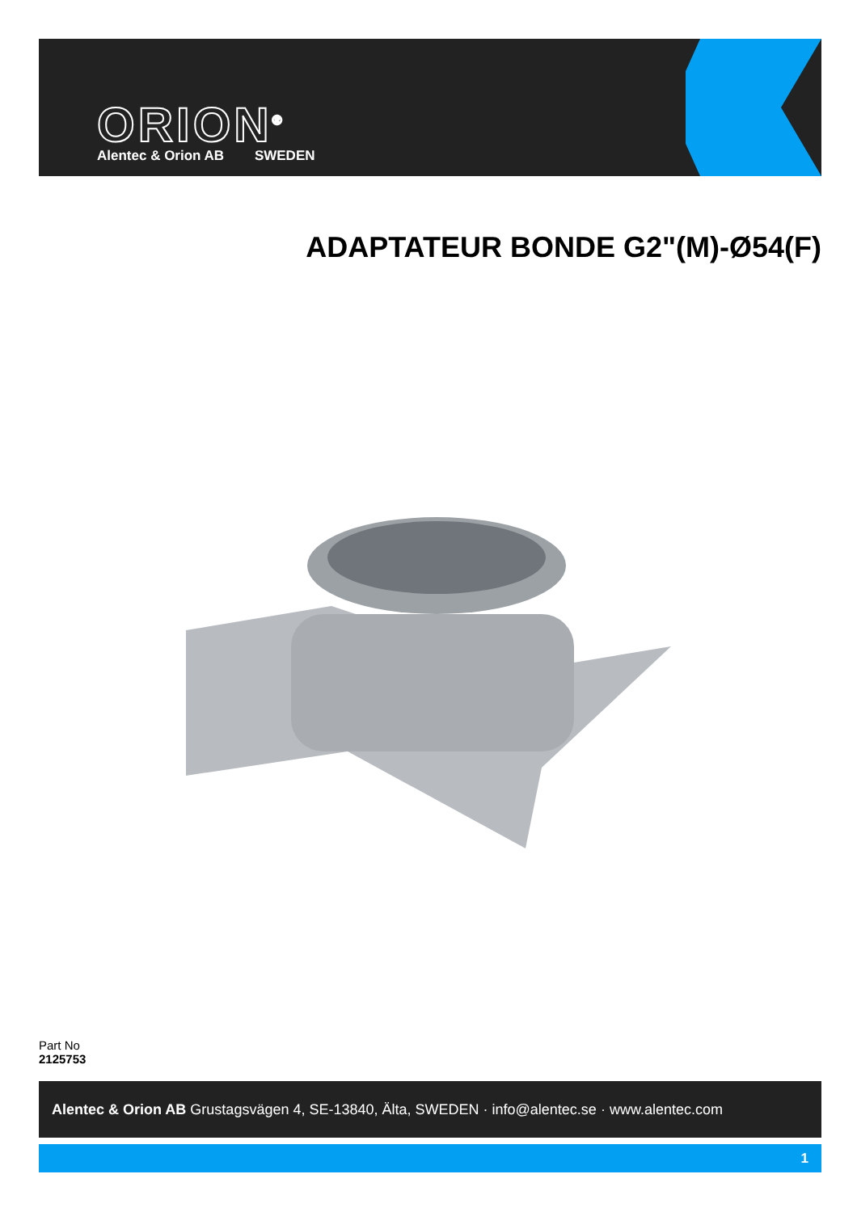ORION<sup>®</sup>
Alentec & Orion AB SWEDEN
ADAPTATEUR BONDE G2"(M)-Ø54(F)
Part No
2125753
Alentec & Orion AB Grustagsvägen 4, SE-13840, Älta, SWEDEN · info@alentec.se · www.alentec.com
1